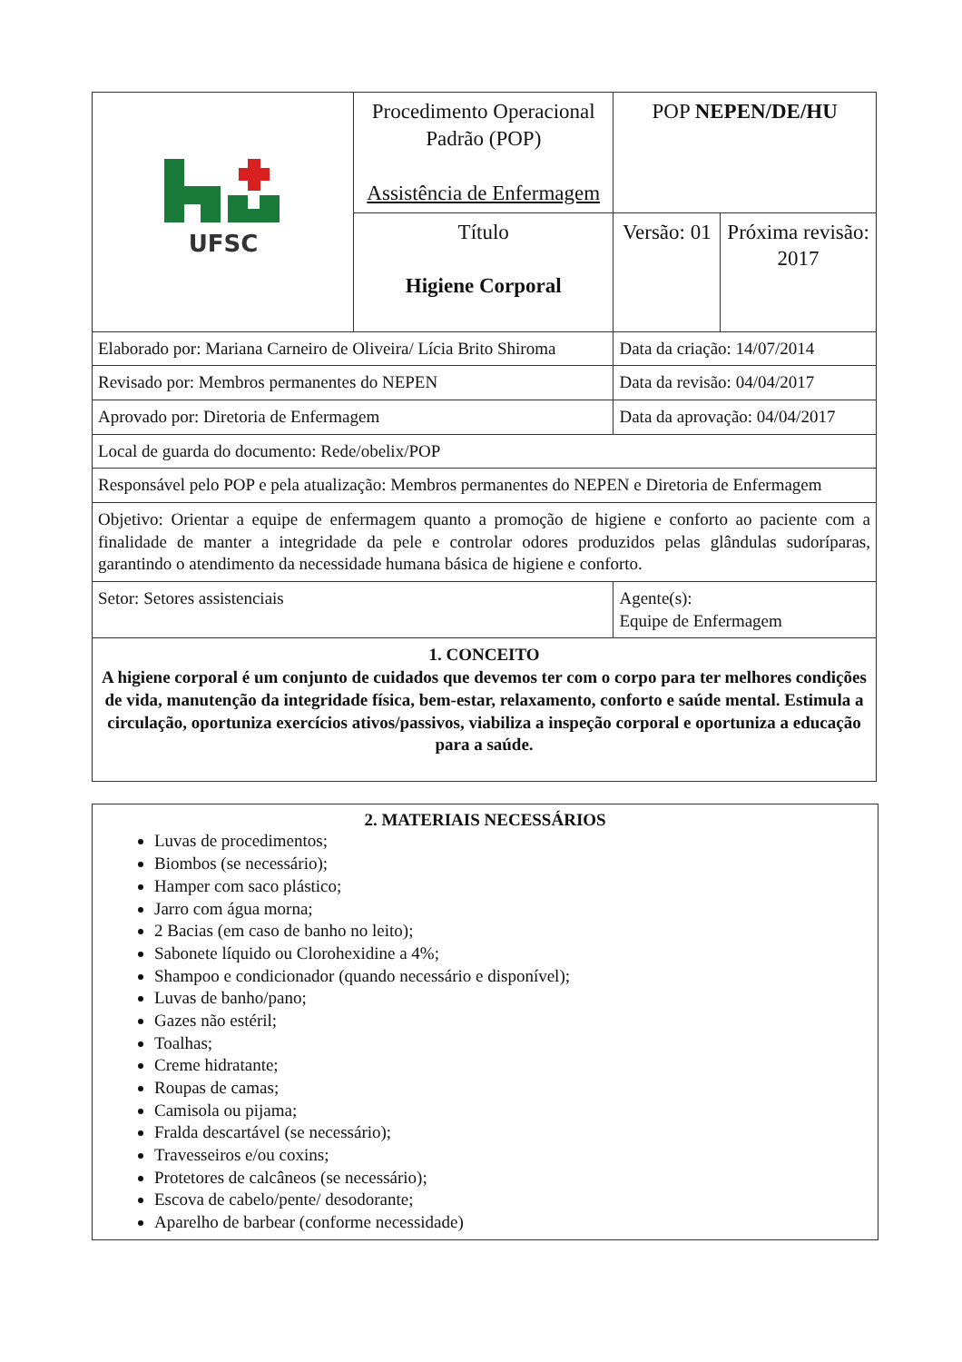| UFSC | Procedimento Operacional Padrão (POP) Assistência de Enfermagem | POP NEPEN/DE/HU | |
| | Título Higiene Corporal | Versão: 01 | Próxima revisão: 2017 |
| Elaborado por: Mariana Carneiro de Oliveira/ Lícia Brito Shiroma | | Data da criação: 14/07/2014 | |
| Revisado por: Membros permanentes do NEPEN | | Data da revisão: 04/04/2017 | |
| Aprovado por: Diretoria de Enfermagem | | Data da aprovação: 04/04/2017 | |
| Local de guarda do documento: Rede/obelix/POP | | | |
| Responsável pelo POP e pela atualização: Membros permanentes do NEPEN e Diretoria de Enfermagem | | | |
| Objetivo: Orientar a equipe de enfermagem quanto a promoção de higiene e conforto ao paciente com a finalidade de manter a integridade da pele e controlar odores produzidos pelas glândulas sudoríparas, garantindo o atendimento da necessidade humana básica de higiene e conforto. | | | |
| Setor: Setores assistenciais | | Agente(s): Equipe de Enfermagem | |
| 1. CONCEITO A higiene corporal é um conjunto de cuidados que devemos ter com o corpo para ter melhores condições de vida, manutenção da integridade física, bem-estar, relaxamento, conforto e saúde mental. Estimula a circulação, oportuniza exercícios ativos/passivos, viabiliza a inspeção corporal e oportuniza a educação para a saúde. | | | |
2. MATERIAIS NECESSÁRIOS
Luvas de procedimentos;
Biombos (se necessário);
Hamper com saco plástico;
Jarro com água morna;
2 Bacias (em caso de banho no leito);
Sabonete líquido ou Clorohexidine a 4%;
Shampoo e condicionador (quando necessário e disponível);
Luvas de banho/pano;
Gazes não estéril;
Toalhas;
Creme hidratante;
Roupas de camas;
Camisola ou pijama;
Fralda descartável (se necessário);
Travesseiros e/ou coxins;
Protetores de calcâneos (se necessário);
Escova de cabelo/pente/ desodorante;
Aparelho de barbear (conforme necessidade)